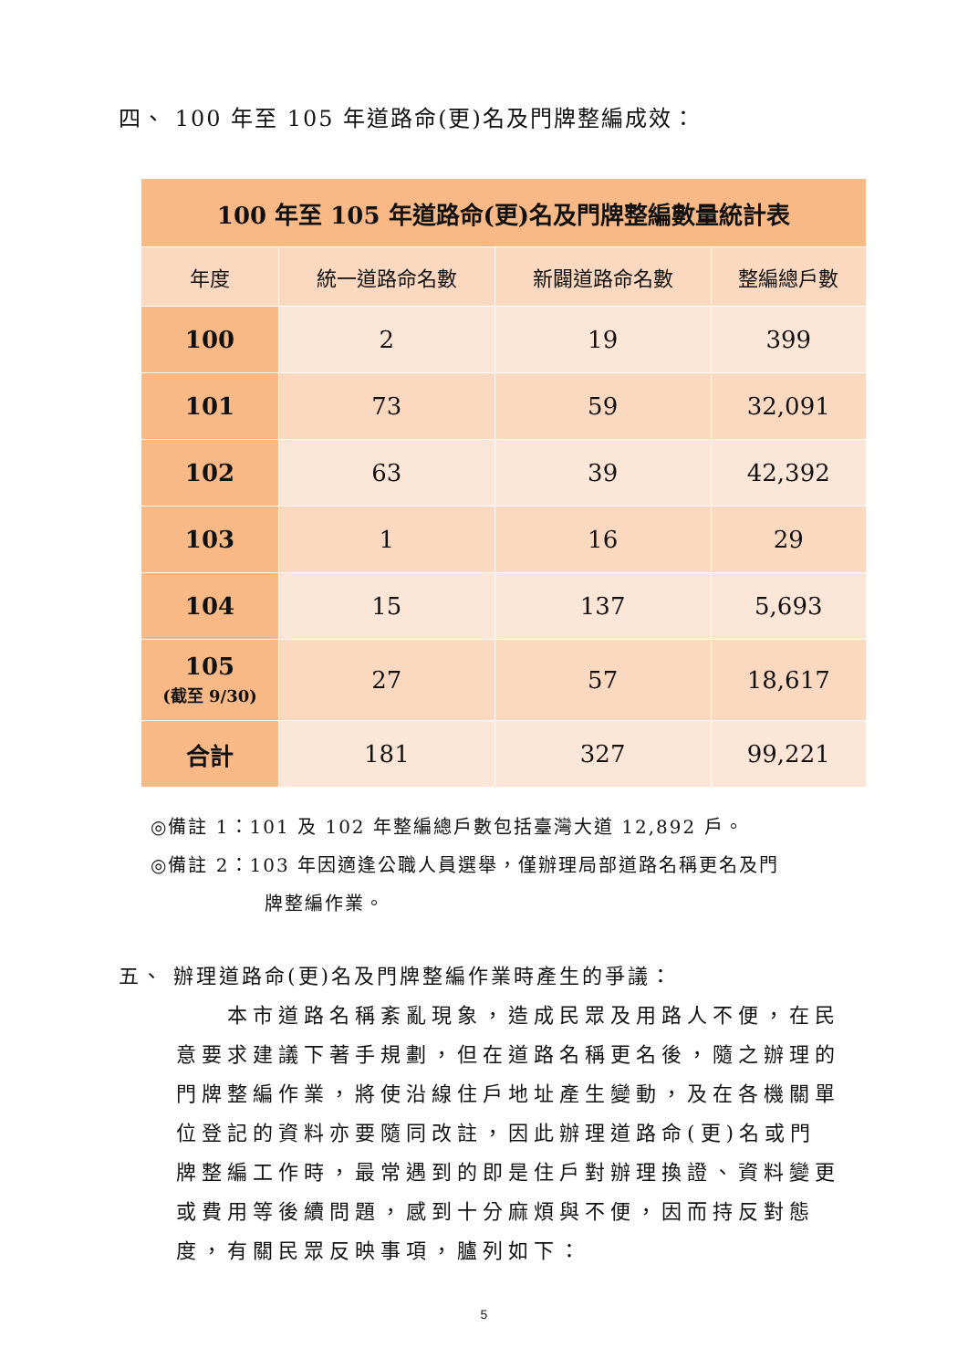四、 100 年至 105 年道路命(更)名及門牌整編成效：
| 100 年至 105 年道路命(更)名及門牌整編數量統計表 | | | |
| --- | --- | --- | --- |
| 年度 | 統一道路命名數 | 新闢道路命名數 | 整編總戶數 |
| 100 | 2 | 19 | 399 |
| 101 | 73 | 59 | 32,091 |
| 102 | 63 | 39 | 42,392 |
| 103 | 1 | 16 | 29 |
| 104 | 15 | 137 | 5,693 |
| 105 (截至 9/30) | 27 | 57 | 18,617 |
| 合計 | 181 | 327 | 99,221 |
◎備註 1：101 及 102 年整編總戶數包括臺灣大道 12,892 戶。
◎備註 2：103 年因適逢公職人員選舉，僅辦理局部道路名稱更名及門
牌整編作業。
五、 辦理道路命(更)名及門牌整編作業時產生的爭議：
本市道路名稱紊亂現象，造成民眾及用路人不便，在民意要求建議下著手規劃，但在道路名稱更名後，隨之辦理的門牌整編作業，將使沿線住戶地址產生變動，及在各機關單位登記的資料亦要隨同改註，因此辦理道路命(更)名或門牌整編工作時，最常遇到的即是住戶對辦理換證、資料變更或費用等後續問題，感到十分麻煩與不便，因而持反對態度，有關民眾反映事項，臚列如下：
5